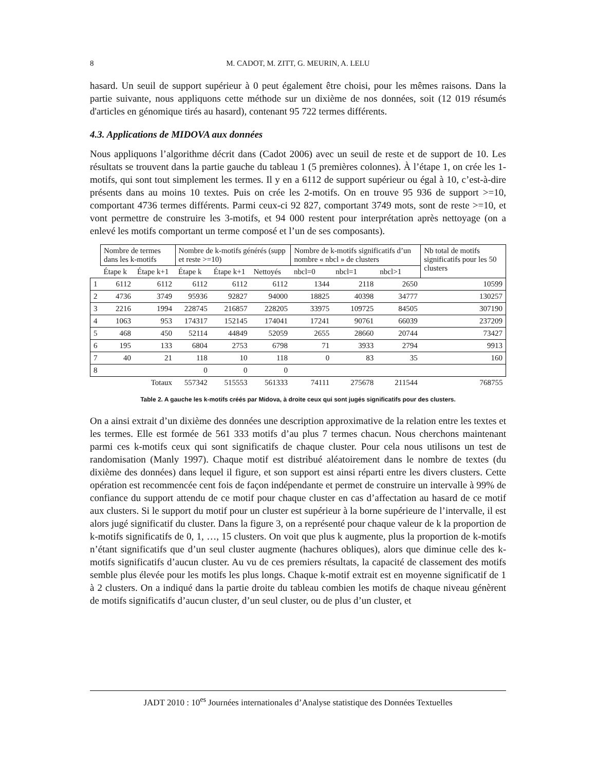8 M. CADOT, M. ZITT, G. MEURIN, A. LELU
hasard. Un seuil de support supérieur à 0 peut également être choisi, pour les mêmes raisons. Dans la partie suivante, nous appliquons cette méthode sur un dixième de nos données, soit (12 019 résumés d'articles en génomique tirés au hasard), contenant 95 722 termes différents.
4.3. Applications de MIDOVA aux données
Nous appliquons l’algorithme décrit dans (Cadot 2006) avec un seuil de reste et de support de 10. Les résultats se trouvent dans la partie gauche du tableau 1 (5 premières colonnes). À l’étape 1, on crée les 1-motifs, qui sont tout simplement les termes. Il y en a 6112 de support supérieur ou égal à 10, c’est-à-dire présents dans au moins 10 textes. Puis on crée les 2-motifs. On en trouve 95 936 de support >=10, comportant 4736 termes différents. Parmi ceux-ci 92 827, comportant 3749 mots, sont de reste >=10, et vont permettre de construire les 3-motifs, et 94 000 restent pour interprétation après nettoyage (on a enlevé les motifs comportant un terme composé et l’un de ses composants).
| | Nombre de termes dans les k-motifs | | Nombre de k-motifs générés (supp et reste >=10) | | | Nombre de k-motifs significatifs d’un nombre « nbcl » de clusters | | | Nb total de motifs significatifs pour les 50 clusters |
| --- | --- | --- | --- | --- | --- | --- | --- | --- | --- |
| | Étape k | Étape k+1 | Étape k | Étape k+1 | Nettoyés | nbcl=0 | nbcl=1 | nbcl>1 | |
| 1 | 6112 | 6112 | 6112 | 6112 | 6112 | 1344 | 2118 | 2650 | 10599 |
| 2 | 4736 | 3749 | 95936 | 92827 | 94000 | 18825 | 40398 | 34777 | 130257 |
| 3 | 2216 | 1994 | 228745 | 216857 | 228205 | 33975 | 109725 | 84505 | 307190 |
| 4 | 1063 | 953 | 174317 | 152145 | 174041 | 17241 | 90761 | 66039 | 237209 |
| 5 | 468 | 450 | 52114 | 44849 | 52059 | 2655 | 28660 | 20744 | 73427 |
| 6 | 195 | 133 | 6804 | 2753 | 6798 | 71 | 3933 | 2794 | 9913 |
| 7 | 40 | 21 | 118 | 10 | 118 | 0 | 83 | 35 | 160 |
| 8 | | | 0 | 0 | 0 | | | | |
| | | Totaux | 557342 | 515553 | 561333 | 74111 | 275678 | 211544 | 768755 |
Table 2. A gauche les k-motifs créés par Midova, à droite ceux qui sont jugés significatifs pour des clusters.
On a ainsi extrait d’un dixième des données une description approximative de la relation entre les textes et les termes. Elle est formée de 561 333 motifs d’au plus 7 termes chacun. Nous cherchons maintenant parmi ces k-motifs ceux qui sont significatifs de chaque cluster. Pour cela nous utilisons un test de randomisation (Manly 1997). Chaque motif est distribué aléatoirement dans le nombre de textes (du dixième des données) dans lequel il figure, et son support est ainsi réparti entre les divers clusters. Cette opération est recommencée cent fois de façon indépendante et permet de construire un intervalle à 99% de confiance du support attendu de ce motif pour chaque cluster en cas d’affectation au hasard de ce motif aux clusters. Si le support du motif pour un cluster est supérieur à la borne supérieure de l’intervalle, il est alors jugé significatif du cluster. Dans la figure 3, on a représenté pour chaque valeur de k la proportion de k-motifs significatifs de 0, 1, …, 15 clusters. On voit que plus k augmente, plus la proportion de k-motifs n’étant significatifs que d’un seul cluster augmente (hachures obliques), alors que diminue celle des k-motifs significatifs d’aucun cluster. Au vu de ces premiers résultats, la capacité de classement des motifs semble plus élevée pour les motifs les plus longs. Chaque k-motif extrait est en moyenne significatif de 1 à 2 clusters. On a indiqué dans la partie droite du tableau combien les motifs de chaque niveau génèrent de motifs significatifs d’aucun cluster, d’un seul cluster, ou de plus d’un cluster, et
JADT 2010 : 10<sup>es</sup> Journées internationales d’Analyse statistique des Données Textuelles